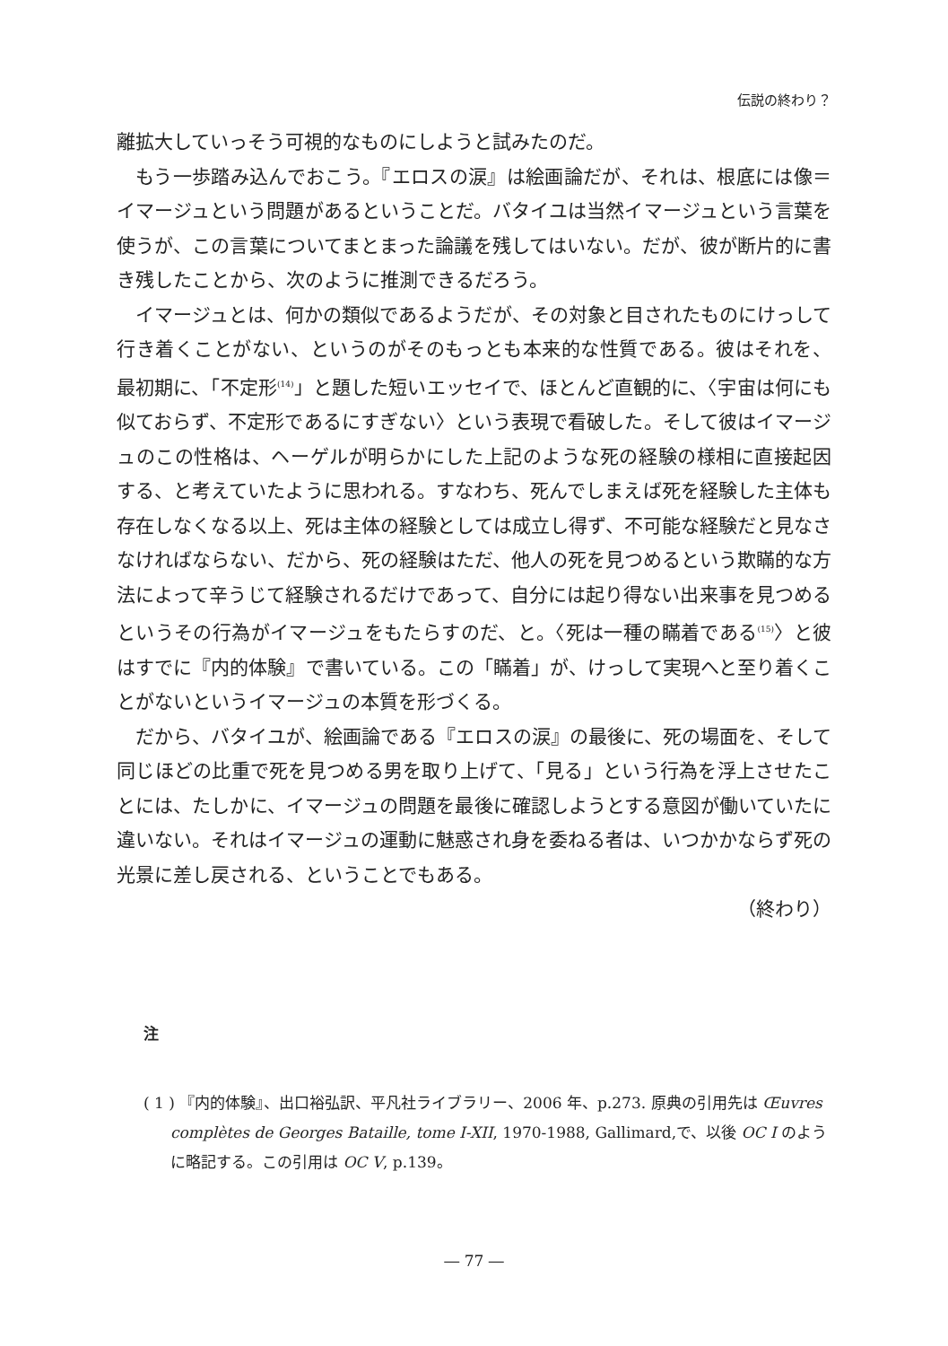伝説の終わり？
離拡大していっそう可視的なものにしようと試みたのだ。
もう一歩踏み込んでおこう。『エロスの涙』は絵画論だが、それは、根底には像＝イマージュという問題があるということだ。バタイユは当然イマージュという言葉を使うが、この言葉についてまとまった論議を残してはいない。だが、彼が断片的に書き残したことから、次のように推測できるだろう。
イマージュとは、何かの類似であるようだが、その対象と目されたものにけっして行き着くことがない、というのがそのもっとも本来的な性質である。彼はそれを、最初期に、「不定形<sup>(14)</sup>」と題した短いエッセイで、ほとんど直観的に、〈宇宙は何にも似ておらず、不定形であるにすぎない〉という表現で看破した。そして彼はイマージュのこの性格は、ヘーゲルが明らかにした上記のような死の経験の様相に直接起因する、と考えていたように思われる。すなわち、死んでしまえば死を経験した主体も存在しなくなる以上、死は主体の経験としては成立し得ず、不可能な経験だと見なさなければならない、だから、死の経験はただ、他人の死を見つめるという欺瞞的な方法によって辛うじて経験されるだけであって、自分には起り得ない出来事を見つめるというその行為がイマージュをもたらすのだ、と。〈死は一種の瞞着である<sup>(15)</sup>〉と彼はすでに『内的体験』で書いている。この「瞞着」が、けっして実現へと至り着くことがないというイマージュの本質を形づくる。
だから、バタイユが、絵画論である『エロスの涙』の最後に、死の場面を、そして同じほどの比重で死を見つめる男を取り上げて、「見る」という行為を浮上させたことには、たしかに、イマージュの問題を最後に確認しようとする意図が働いていたに違いない。それはイマージュの運動に魅惑され身を委ねる者は、いつかかならず死の光景に差し戻される、ということでもある。
（終わり）
注
( 1 ) 『内的体験』、出口裕弘訳、平凡社ライブラリー、2006 年、p.273. 原典の引用先は Œuvres complètes de Georges Bataille, tome I-XII, 1970-1988, Gallimard,で、以後 OC I のように略記する。この引用は OC V, p.139。
― 77 ―